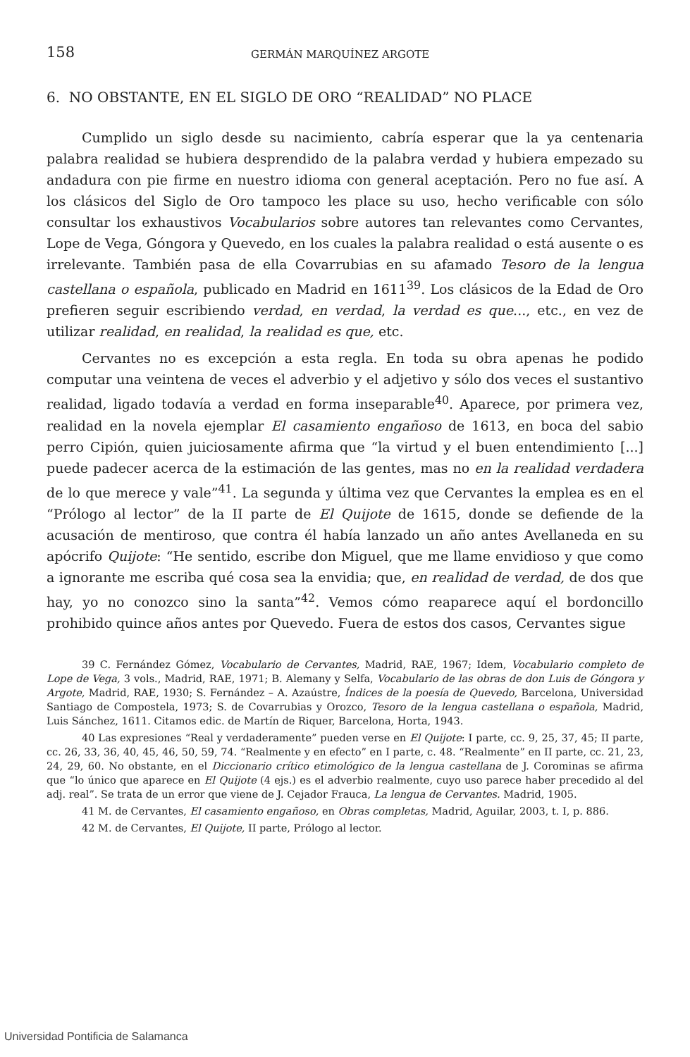158 GERMÁN MARQUÍNEZ ARGOTE
6. NO OBSTANTE, EN EL SIGLO DE ORO “REALIDAD” NO PLACE
Cumplido un siglo desde su nacimiento, cabría esperar que la ya centenaria palabra realidad se hubiera desprendido de la palabra verdad y hubiera empezado su andadura con pie firme en nuestro idioma con general aceptación. Pero no fue así. A los clásicos del Siglo de Oro tampoco les place su uso, hecho verificable con sólo consultar los exhaustivos Vocabularios sobre autores tan relevantes como Cervantes, Lope de Vega, Góngora y Quevedo, en los cuales la palabra realidad o está ausente o es irrelevante. También pasa de ella Covarrubias en su afamado Tesoro de la lengua castellana o española, publicado en Madrid en 1611<sup>39</sup>. Los clásicos de la Edad de Oro prefieren seguir escribiendo verdad, en verdad, la verdad es que..., etc., en vez de utilizar realidad, en realidad, la realidad es que, etc.
Cervantes no es excepción a esta regla. En toda su obra apenas he podido computar una veintena de veces el adverbio y el adjetivo y sólo dos veces el sustantivo realidad, ligado todavía a verdad en forma inseparable<sup>40</sup>. Aparece, por primera vez, realidad en la novela ejemplar El casamiento engañoso de 1613, en boca del sabio perro Cipión, quien juiciosamente afirma que “la virtud y el buen entendimiento [...] puede padecer acerca de la estimación de las gentes, mas no en la realidad verdadera de lo que merece y vale”<sup>41</sup>. La segunda y última vez que Cervantes la emplea es en el “Prólogo al lector” de la II parte de El Quijote de 1615, donde se defiende de la acusación de mentiroso, que contra él había lanzado un año antes Avellaneda en su apócrifo Quijote: “He sentido, escribe don Miguel, que me llame envidioso y que como a ignorante me escriba qué cosa sea la envidia; que, en realidad de verdad, de dos que hay, yo no conozco sino la santa”<sup>42</sup>. Vemos cómo reaparece aquí el bordoncillo prohibido quince años antes por Quevedo. Fuera de estos dos casos, Cervantes sigue
39 C. Fernández Gómez, Vocabulario de Cervantes, Madrid, RAE, 1967; Idem, Vocabulario completo de Lope de Vega, 3 vols., Madrid, RAE, 1971; B. Alemany y Selfa, Vocabulario de las obras de don Luis de Góngora y Argote, Madrid, RAE, 1930; S. Fernández – A. Azaústre, Índices de la poesía de Quevedo, Barcelona, Universidad Santiago de Compostela, 1973; S. de Covarrubias y Orozco, Tesoro de la lengua castellana o española, Madrid, Luis Sánchez, 1611. Citamos edic. de Martín de Riquer, Barcelona, Horta, 1943.
40 Las expresiones “Real y verdaderamente” pueden verse en El Quijote: I parte, cc. 9, 25, 37, 45; II parte, cc. 26, 33, 36, 40, 45, 46, 50, 59, 74. “Realmente y en efecto” en I parte, c. 48. “Realmente” en II parte, cc. 21, 23, 24, 29, 60. No obstante, en el Diccionario crítico etimológico de la lengua castellana de J. Corominas se afirma que “lo único que aparece en El Quijote (4 ejs.) es el adverbio realmente, cuyo uso parece haber precedido al del adj. real”. Se trata de un error que viene de J. Cejador Frauca, La lengua de Cervantes. Madrid, 1905.
41 M. de Cervantes, El casamiento engañoso, en Obras completas, Madrid, Aguilar, 2003, t. I, p. 886.
42 M. de Cervantes, El Quijote, II parte, Prólogo al lector.
Universidad Pontificia de Salamanca